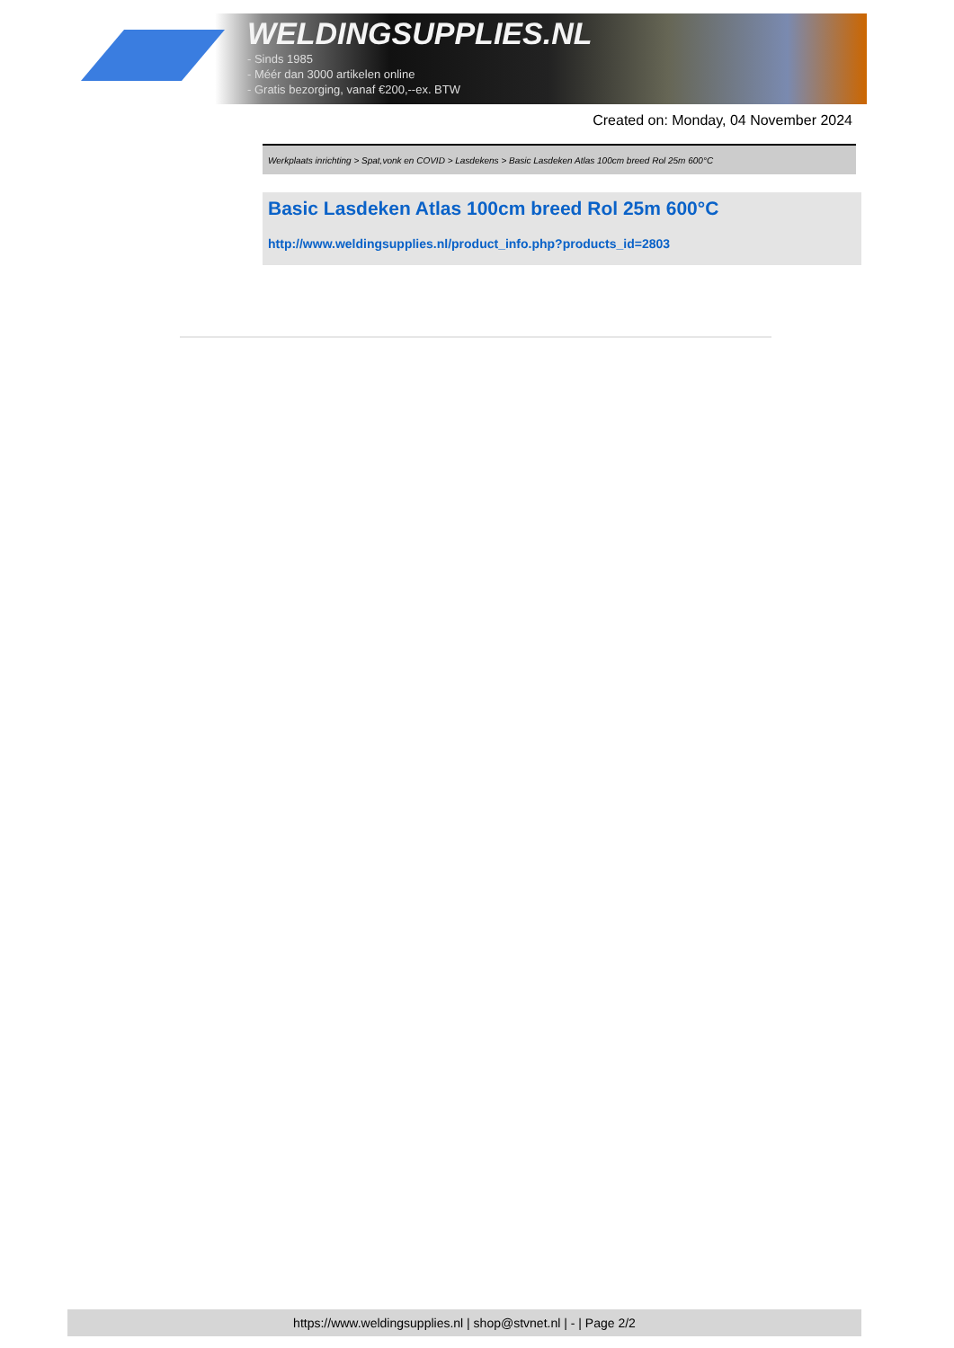WELDINGSUPPLIES.NL
- Sinds 1985
- Méér dan 3000 artikelen online
- Gratis bezorging, vanaf €200,--ex. BTW
Created on: Monday, 04 November 2024
Werkplaats inrichting > Spat,vonk en COVID > Lasdekens > Basic Lasdeken Atlas 100cm breed Rol 25m 600°C
Basic Lasdeken Atlas 100cm breed Rol 25m 600°C
http://www.weldingsupplies.nl/product_info.php?products_id=2803
https://www.weldingsupplies.nl | shop@stvnet.nl | - | Page 2/2